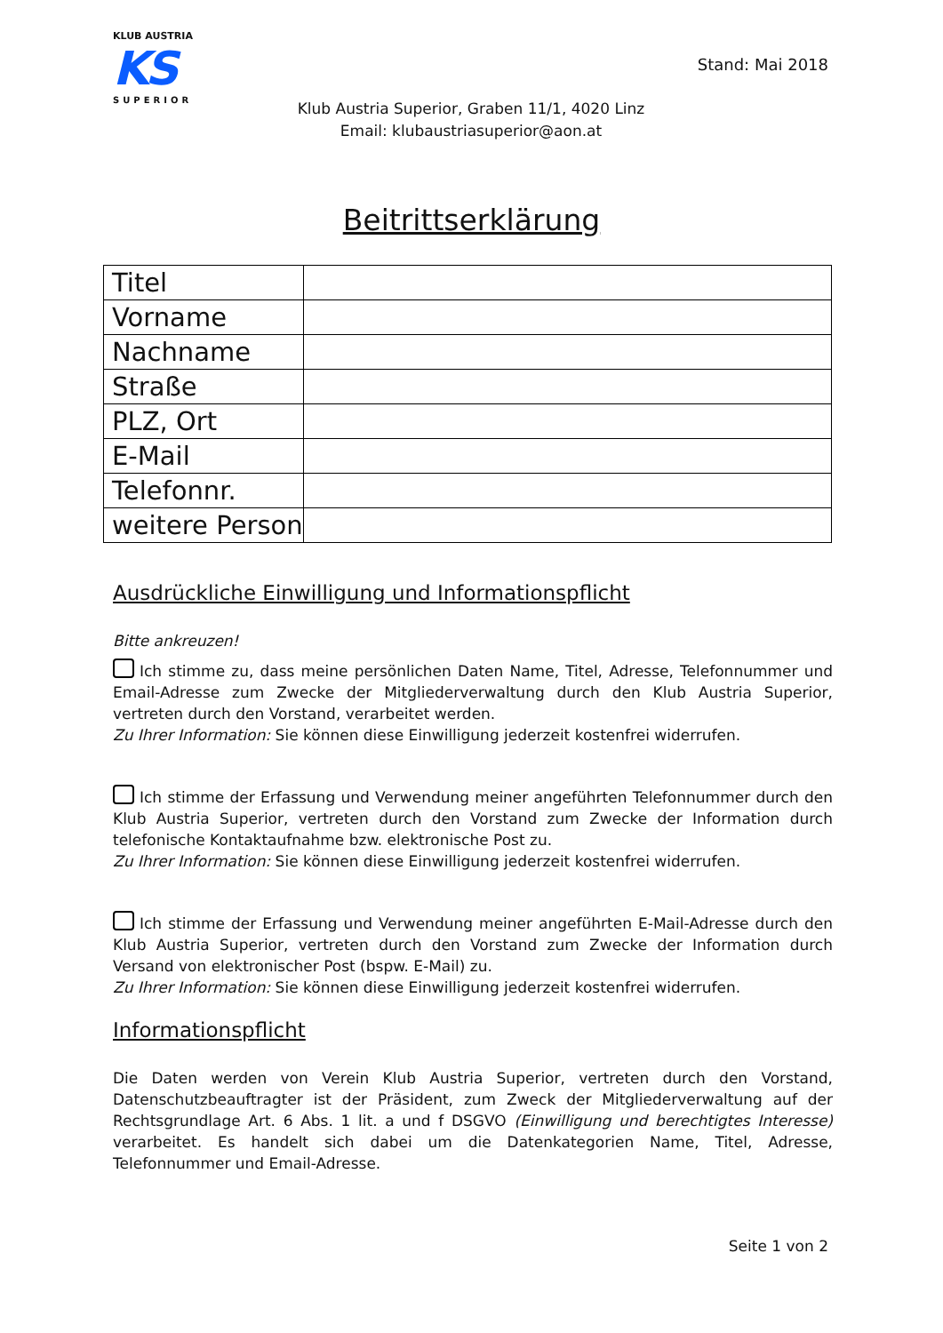KLUB AUSTRIA
KS
SUPERIOR
Stand: Mai 2018
Klub Austria Superior, Graben 11/1, 4020 Linz
Email: klubaustriasuperior@aon.at
Beitrittserklärung
| Titel | |
| Vorname | |
| Nachname | |
| Straße | |
| PLZ, Ort | |
| E-Mail | |
| Telefonnr. | |
| weitere Person | |
Ausdrückliche Einwilligung und Informationspflicht
Bitte ankreuzen!
Ich stimme zu, dass meine persönlichen Daten Name, Titel, Adresse, Telefonnummer und Email-Adresse zum Zwecke der Mitgliederverwaltung durch den Klub Austria Superior, vertreten durch den Vorstand, verarbeitet werden.
Zu Ihrer Information: Sie können diese Einwilligung jederzeit kostenfrei widerrufen.
Ich stimme der Erfassung und Verwendung meiner angeführten Telefonnummer durch den Klub Austria Superior, vertreten durch den Vorstand zum Zwecke der Information durch telefonische Kontaktaufnahme bzw. elektronische Post zu.
Zu Ihrer Information: Sie können diese Einwilligung jederzeit kostenfrei widerrufen.
Ich stimme der Erfassung und Verwendung meiner angeführten E-Mail-Adresse durch den Klub Austria Superior, vertreten durch den Vorstand zum Zwecke der Information durch Versand von elektronischer Post (bspw. E-Mail) zu.
Zu Ihrer Information: Sie können diese Einwilligung jederzeit kostenfrei widerrufen.
Informationspflicht
Die Daten werden von Verein Klub Austria Superior, vertreten durch den Vorstand, Datenschutzbeauftragter ist der Präsident, zum Zweck der Mitgliederverwaltung auf der Rechtsgrundlage Art. 6 Abs. 1 lit. a und f DSGVO (Einwilligung und berechtigtes Interesse) verarbeitet. Es handelt sich dabei um die Datenkategorien Name, Titel, Adresse, Telefonnummer und Email-Adresse.
Seite 1 von 2